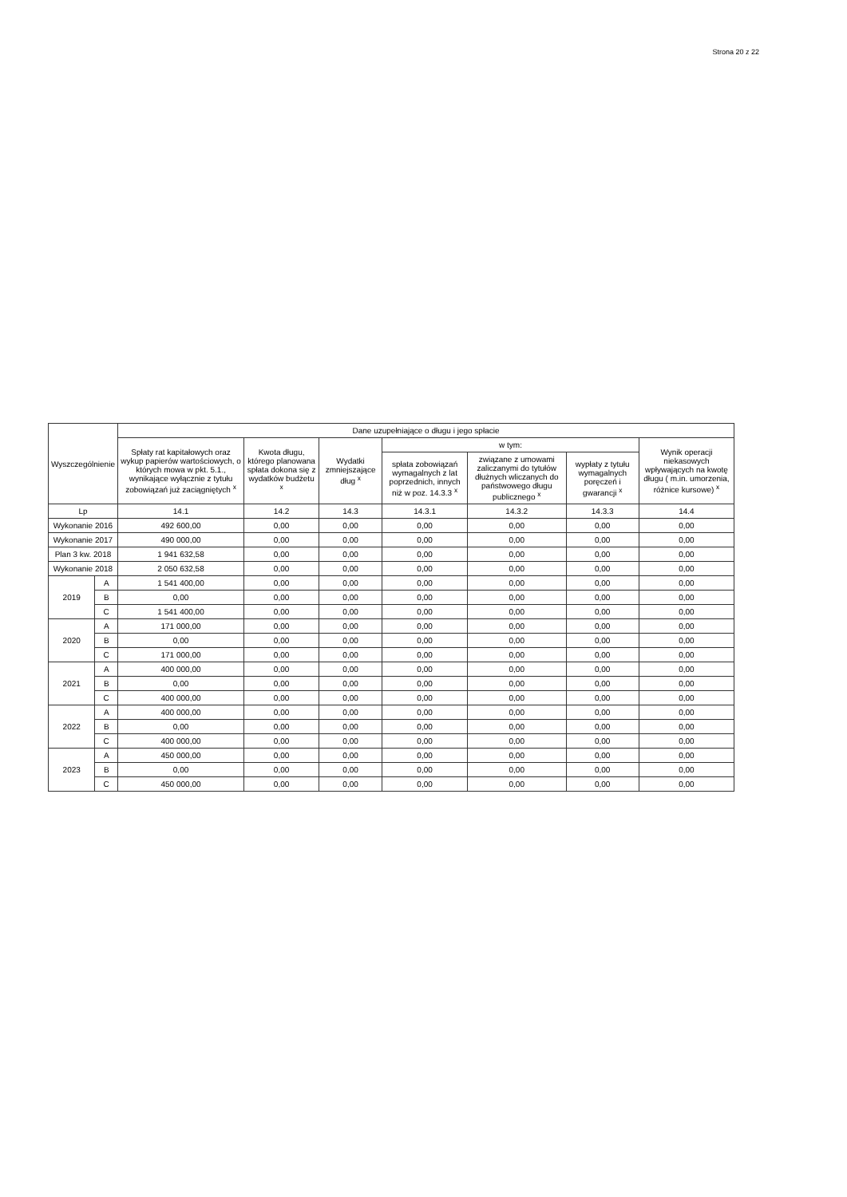Strona 20 z 22
| Wyszczególnienie | | Dane uzupełniające o długu i jego spłacie | | | | | | |
| --- | --- | --- | --- | --- | --- | --- | --- | --- |
| | | Spłaty rat kapitałowych oraz wykup papierów wartościowych, o których mowa w pkt. 5.1., wynikające wyłącznie z tytułu zobowiązań już zaciągniętych <sup>x</sup> | Kwota długu, którego planowana spłata dokona się z wydatków budżetu <sup>x</sup> | Wydatki zmniejszające dług <sup>x</sup> | w tym: | | | Wynik operacji niekasowych wpływających na kwotę długu ( m.in. umorzenia, różnice kursowe) <sup>x</sup> |
| | | | | | spłata zobowiązań wymagalnych z lat poprzednich, innych niż w poz. 14.3.3 <sup>x</sup> | związane z umowami zaliczanymi do tytułów dłużnych wliczanych do państwowego długu publicznego <sup>x</sup> | wypłaty z tytułu wymagalnych poręczeń i gwarancji <sup>x</sup> | |
| Lp | | 14.1 | 14.2 | 14.3 | 14.3.1 | 14.3.2 | 14.3.3 | 14.4 |
| Wykonanie 2016 | | 492 600,00 | 0,00 | 0,00 | 0,00 | 0,00 | 0,00 | 0,00 |
| Wykonanie 2017 | | 490 000,00 | 0,00 | 0,00 | 0,00 | 0,00 | 0,00 | 0,00 |
| Plan 3 kw. 2018 | | 1 941 632,58 | 0,00 | 0,00 | 0,00 | 0,00 | 0,00 | 0,00 |
| Wykonanie 2018 | | 2 050 632,58 | 0,00 | 0,00 | 0,00 | 0,00 | 0,00 | 0,00 |
| 2019 | A | 1 541 400,00 | 0,00 | 0,00 | 0,00 | 0,00 | 0,00 | 0,00 |
| | B | 0,00 | 0,00 | 0,00 | 0,00 | 0,00 | 0,00 | 0,00 |
| | C | 1 541 400,00 | 0,00 | 0,00 | 0,00 | 0,00 | 0,00 | 0,00 |
| 2020 | A | 171 000,00 | 0,00 | 0,00 | 0,00 | 0,00 | 0,00 | 0,00 |
| | B | 0,00 | 0,00 | 0,00 | 0,00 | 0,00 | 0,00 | 0,00 |
| | C | 171 000,00 | 0,00 | 0,00 | 0,00 | 0,00 | 0,00 | 0,00 |
| 2021 | A | 400 000,00 | 0,00 | 0,00 | 0,00 | 0,00 | 0,00 | 0,00 |
| | B | 0,00 | 0,00 | 0,00 | 0,00 | 0,00 | 0,00 | 0,00 |
| | C | 400 000,00 | 0,00 | 0,00 | 0,00 | 0,00 | 0,00 | 0,00 |
| 2022 | A | 400 000,00 | 0,00 | 0,00 | 0,00 | 0,00 | 0,00 | 0,00 |
| | B | 0,00 | 0,00 | 0,00 | 0,00 | 0,00 | 0,00 | 0,00 |
| | C | 400 000,00 | 0,00 | 0,00 | 0,00 | 0,00 | 0,00 | 0,00 |
| 2023 | A | 450 000,00 | 0,00 | 0,00 | 0,00 | 0,00 | 0,00 | 0,00 |
| | B | 0,00 | 0,00 | 0,00 | 0,00 | 0,00 | 0,00 | 0,00 |
| | C | 450 000,00 | 0,00 | 0,00 | 0,00 | 0,00 | 0,00 | 0,00 |